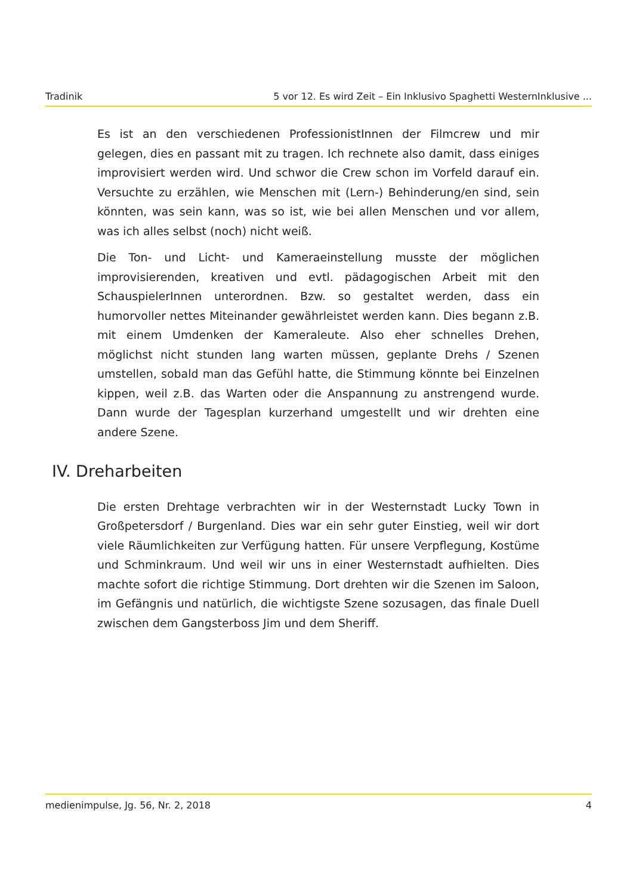Tradinik 5 vor 12. Es wird Zeit – Ein Inklusivo Spaghetti WesternInklusive ...
Es ist an den verschiedenen ProfessionistInnen der Filmcrew und mir gelegen, dies en passant mit zu tragen. Ich rechnete also damit, dass einiges improvisiert werden wird. Und schwor die Crew schon im Vorfeld darauf ein. Versuchte zu erzählen, wie Menschen mit (Lern-) Behinderung/en sind, sein könnten, was sein kann, was so ist, wie bei allen Menschen und vor allem, was ich alles selbst (noch) nicht weiß.
Die Ton- und Licht- und Kameraeinstellung musste der möglichen improvisierenden, kreativen und evtl. pädagogischen Arbeit mit den SchauspielerInnen unterordnen. Bzw. so gestaltet werden, dass ein humorvoller nettes Miteinander gewährleistet werden kann. Dies begann z.B. mit einem Umdenken der Kameraleute. Also eher schnelles Drehen, möglichst nicht stunden lang warten müssen, geplante Drehs / Szenen umstellen, sobald man das Gefühl hatte, die Stimmung könnte bei Einzelnen kippen, weil z.B. das Warten oder die Anspannung zu anstrengend wurde. Dann wurde der Tagesplan kurzerhand umgestellt und wir drehten eine andere Szene.
IV. Dreharbeiten
Die ersten Drehtage verbrachten wir in der Westernstadt Lucky Town in Großpetersdorf / Burgenland. Dies war ein sehr guter Einstieg, weil wir dort viele Räumlichkeiten zur Verfügung hatten. Für unsere Verpflegung, Kostüme und Schminkraum. Und weil wir uns in einer Westernstadt aufhielten. Dies machte sofort die richtige Stimmung. Dort drehten wir die Szenen im Saloon, im Gefängnis und natürlich, die wichtigste Szene sozusagen, das finale Duell zwischen dem Gangsterboss Jim und dem Sheriff.
medienimpulse, Jg. 56, Nr. 2, 2018 4